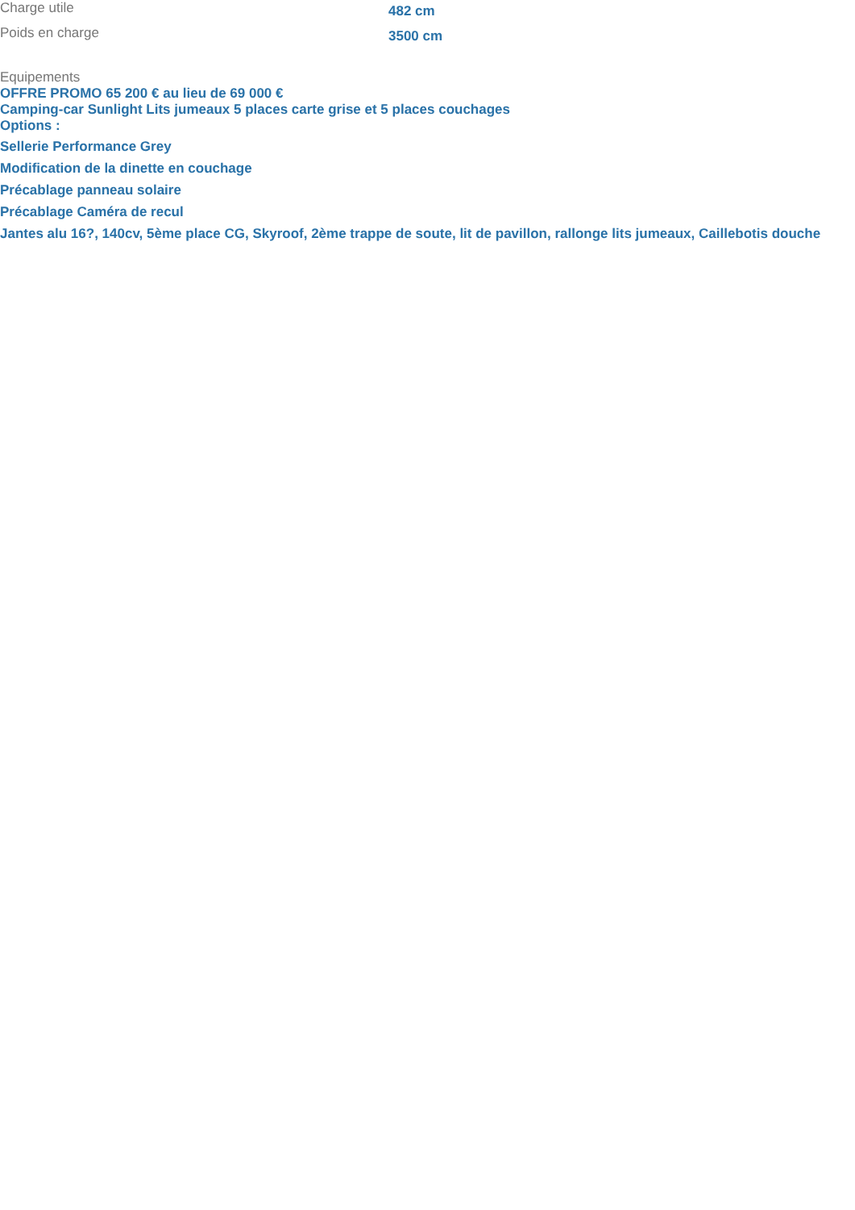| Charge utile | 482 cm |
| Poids en charge | 3500 cm |
Equipements
OFFRE PROMO 65 200 € au lieu de 69 000 €
Camping-car Sunlight Lits jumeaux 5 places carte grise et 5 places couchages
Options :
Sellerie Performance Grey
Modification de la dinette en couchage
Précablage panneau solaire
Précablage Caméra de recul
Jantes alu 16?, 140cv, 5ème place CG, Skyroof, 2ème trappe de soute, lit de pavillon, rallonge lits jumeaux, Caillebotis douche